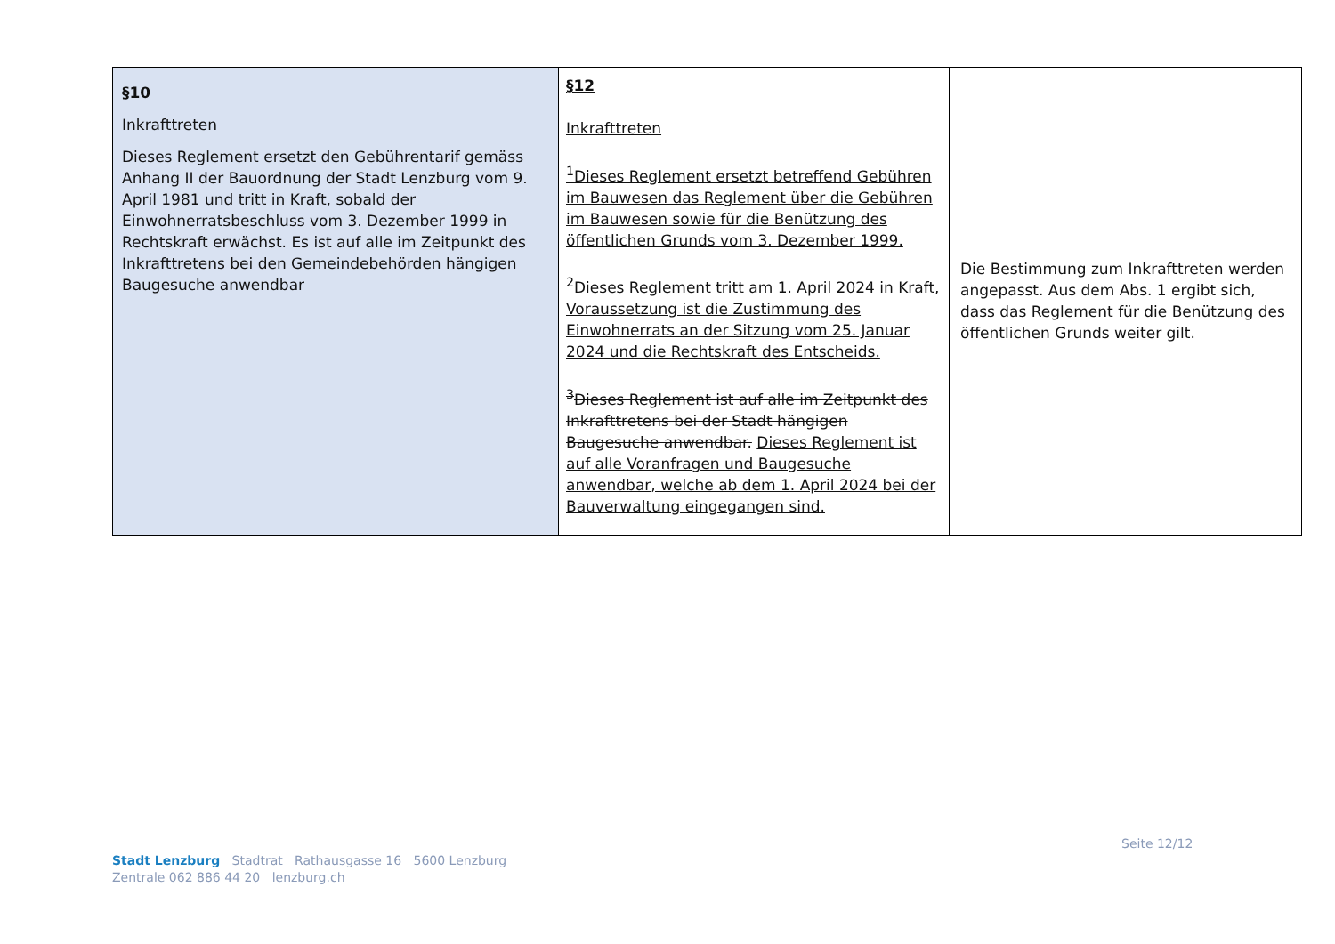| §10 Inkrafttreten Dieses Reglement ersetzt den Gebührentarif gemäss Anhang II der Bauordnung der Stadt Lenzburg vom 9. April 1981 und tritt in Kraft, sobald der Einwohnerratsbeschluss vom 3. Dezember 1999 in Rechtskraft erwächst. Es ist auf alle im Zeitpunkt des Inkrafttretens bei den Gemeindebehörden hängigen Baugesuche anwendbar | §12 Inkrafttreten <sup>1</sup> Dieses Reglement ersetzt betreffend Gebühren im Bauwesen das Reglement über die Gebühren im Bauwesen sowie für die Benützung des öffentlichen Grunds vom 3. Dezember 1999. <sup>2</sup> Dieses Reglement tritt am 1. April 2024 in Kraft, Voraussetzung ist die Zustimmung des Einwohnerrats an der Sitzung vom 25. Januar 2024 und die Rechtskraft des Entscheids. <sup>3</sup> Dieses Reglement ist auf alle im Zeitpunkt des Inkrafttretens bei der Stadt hängigen Baugesuche anwendbar. Dieses Reglement ist auf alle Voranfragen und Baugesuche anwendbar, welche ab dem 1. April 2024 bei der Bauverwaltung eingegangen sind. | Die Bestimmung zum Inkrafttreten werden angepasst. Aus dem Abs. 1 ergibt sich, dass das Reglement für die Benützung des öffentlichen Grunds weiter gilt. |
Seite 12/12
Stadt Lenzburg Stadtrat Rathausgasse 16 5600 Lenzburg
Zentrale 062 886 44 20 lenzburg.ch